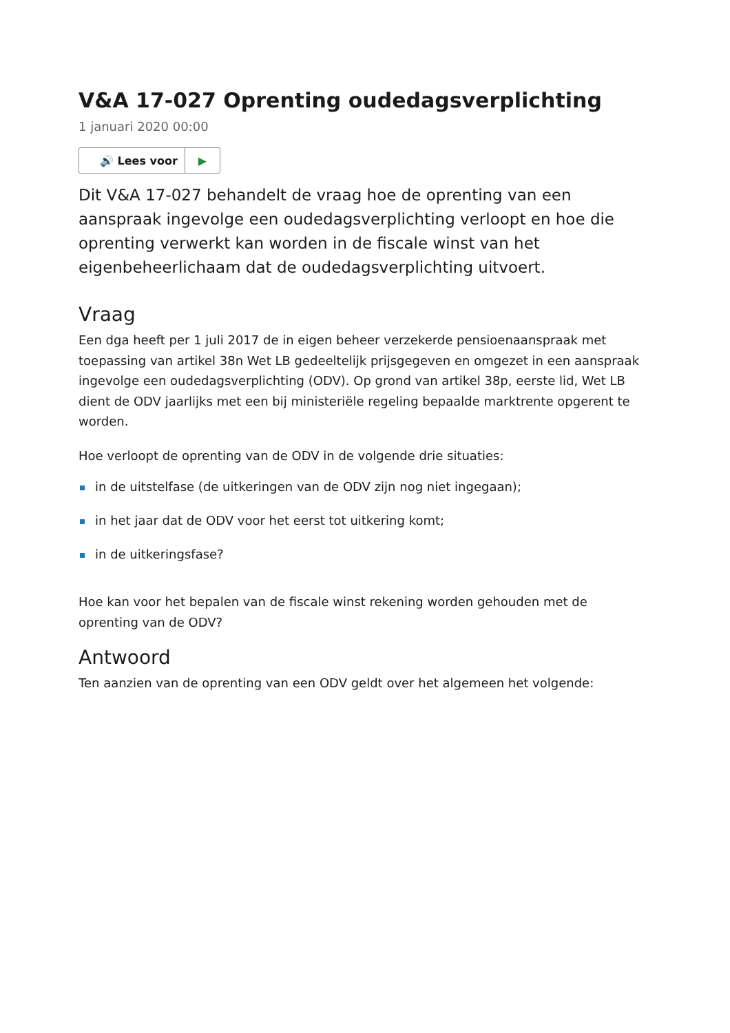V&A 17-027 Oprenting oudedagsverplichting
1 januari 2020 00:00
🔊 Lees voor ▶
Dit V&A 17-027 behandelt de vraag hoe de oprenting van een aanspraak ingevolge een oudedagsverplichting verloopt en hoe die oprenting verwerkt kan worden in de fiscale winst van het eigenbeheerlichaam dat de oudedagsverplichting uitvoert.
Vraag
Een dga heeft per 1 juli 2017 de in eigen beheer verzekerde pensioenaanspraak met toepassing van artikel 38n Wet LB gedeeltelijk prijsgegeven en omgezet in een aanspraak ingevolge een oudedagsverplichting (ODV). Op grond van artikel 38p, eerste lid, Wet LB dient de ODV jaarlijks met een bij ministeriële regeling bepaalde marktrente opgerent te worden.
Hoe verloopt de oprenting van de ODV in de volgende drie situaties:
in de uitstelfase (de uitkeringen van de ODV zijn nog niet ingegaan);
in het jaar dat de ODV voor het eerst tot uitkering komt;
in de uitkeringsfase?
Hoe kan voor het bepalen van de fiscale winst rekening worden gehouden met de oprenting van de ODV?
Antwoord
Ten aanzien van de oprenting van een ODV geldt over het algemeen het volgende: